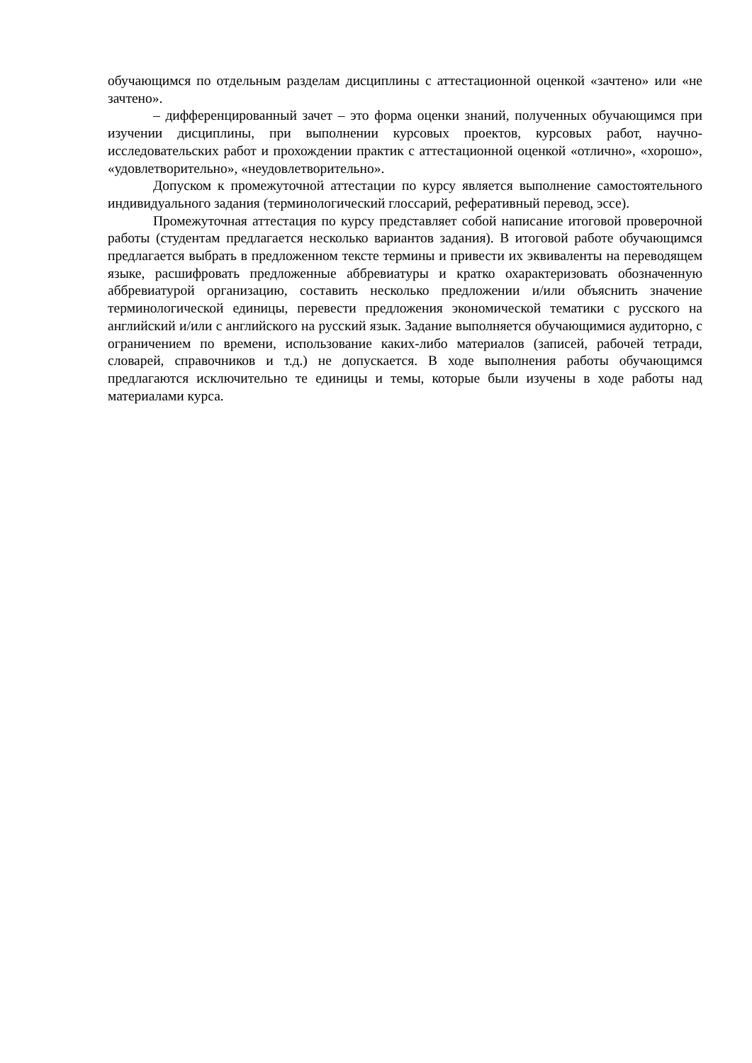обучающимся по отдельным разделам дисциплины с аттестационной оценкой «зачтено» или «не зачтено».
– дифференцированный зачет – это форма оценки знаний, полученных обучающимся при изучении дисциплины, при выполнении курсовых проектов, курсовых работ, научно-исследовательских работ и прохождении практик с аттестационной оценкой «отлично», «хорошо», «удовлетворительно», «неудовлетворительно».
Допуском к промежуточной аттестации по курсу является выполнение самостоятельного индивидуального задания (терминологический глоссарий, реферативный перевод, эссе).
Промежуточная аттестация по курсу представляет собой написание итоговой проверочной работы (студентам предлагается несколько вариантов задания). В итоговой работе обучающимся предлагается выбрать в предложенном тексте термины и привести их эквиваленты на переводящем языке, расшифровать предложенные аббревиатуры и кратко охарактеризовать обозначенную аббревиатурой организацию, составить несколько предложении и/или объяснить значение терминологической единицы, перевести предложения экономической тематики с русского на английский и/или с английского на русский язык. Задание выполняется обучающимися аудиторно, с ограничением по времени, использование каких-либо материалов (записей, рабочей тетради, словарей, справочников и т.д.) не допускается. В ходе выполнения работы обучающимся предлагаются исключительно те единицы и темы, которые были изучены в ходе работы над материалами курса.